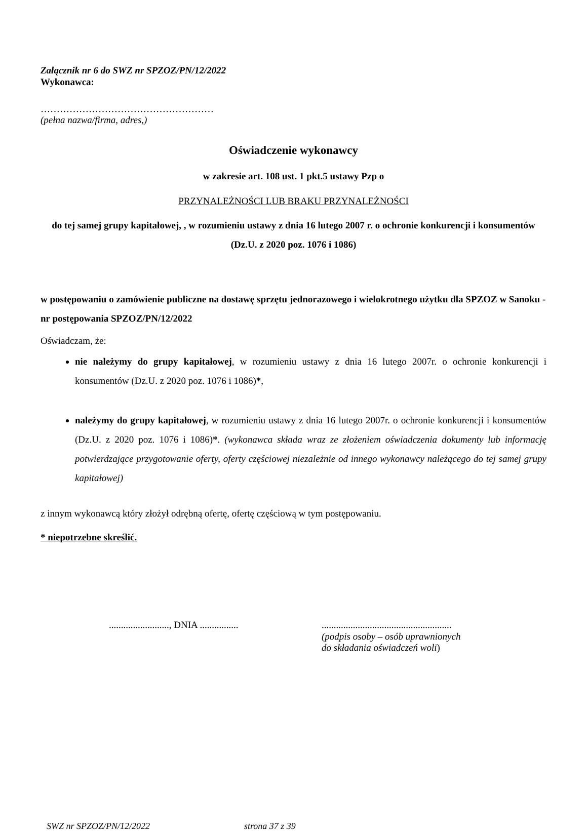Załącznik nr 6 do SWZ nr SPZOZ/PN/12/2022
Wykonawca:
………………………………………………
(pełna nazwa/firma, adres,)
Oświadczenie wykonawcy
w zakresie art. 108 ust. 1 pkt.5 ustawy Pzp o
PRZYNALEŻNOŚCI LUB BRAKU PRZYNALEŻNOŚCI
do tej samej grupy kapitałowej, , w rozumieniu ustawy z dnia 16 lutego 2007 r. o ochronie konkurencji i konsumentów (Dz.U. z 2020 poz. 1076 i 1086)
w postępowaniu o zamówienie publiczne na dostawę sprzętu jednorazowego i wielokrotnego użytku dla SPZOZ w Sanoku - nr postępowania SPZOZ/PN/12/2022
Oświadczam, że:
nie należymy do grupy kapitałowej, w rozumieniu ustawy z dnia 16 lutego 2007r. o ochronie konkurencji i konsumentów (Dz.U. z 2020 poz. 1076 i 1086)*,
należymy do grupy kapitałowej, w rozumieniu ustawy z dnia 16 lutego 2007r. o ochronie konkurencji i konsumentów (Dz.U. z 2020 poz. 1076 i 1086)*. (wykonawca składa wraz ze złożeniem oświadczenia dokumenty lub informację potwierdzające przygotowanie oferty, oferty częściowej niezależnie od innego wykonawcy należącego do tej samej grupy kapitałowej)
z innym wykonawcą który złożył odrębną ofertę, ofertę częściową w tym postępowaniu.
* niepotrzebne skreślić.
........................., DNIA ................ ......................................................
(podpis osoby – osób uprawnionych
do składania oświadczeń woli)
SWZ nr SPZOZ/PN/12/2022 strona 37 z 39